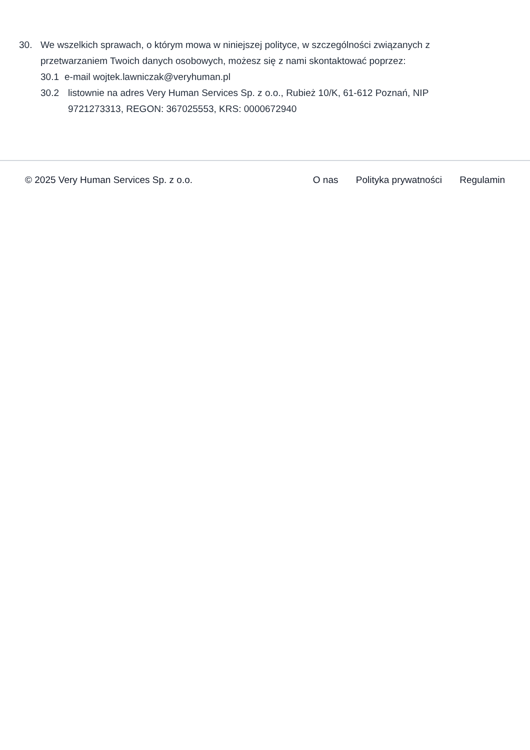30. We wszelkich sprawach, o którym mowa w niniejszej polityce, w szczególności związanych z przetwarzaniem Twoich danych osobowych, możesz się z nami skontaktować poprzez:
30.1 e-mail wojtek.lawniczak@veryhuman.pl
30.2 listownie na adres Very Human Services Sp. z o.o., Rubież 10/K, 61-612 Poznań, NIP 9721273313, REGON: 367025553, KRS: 0000672940
© 2025 Very Human Services Sp. z o.o.
O nas Polityka prywatności Regulamin